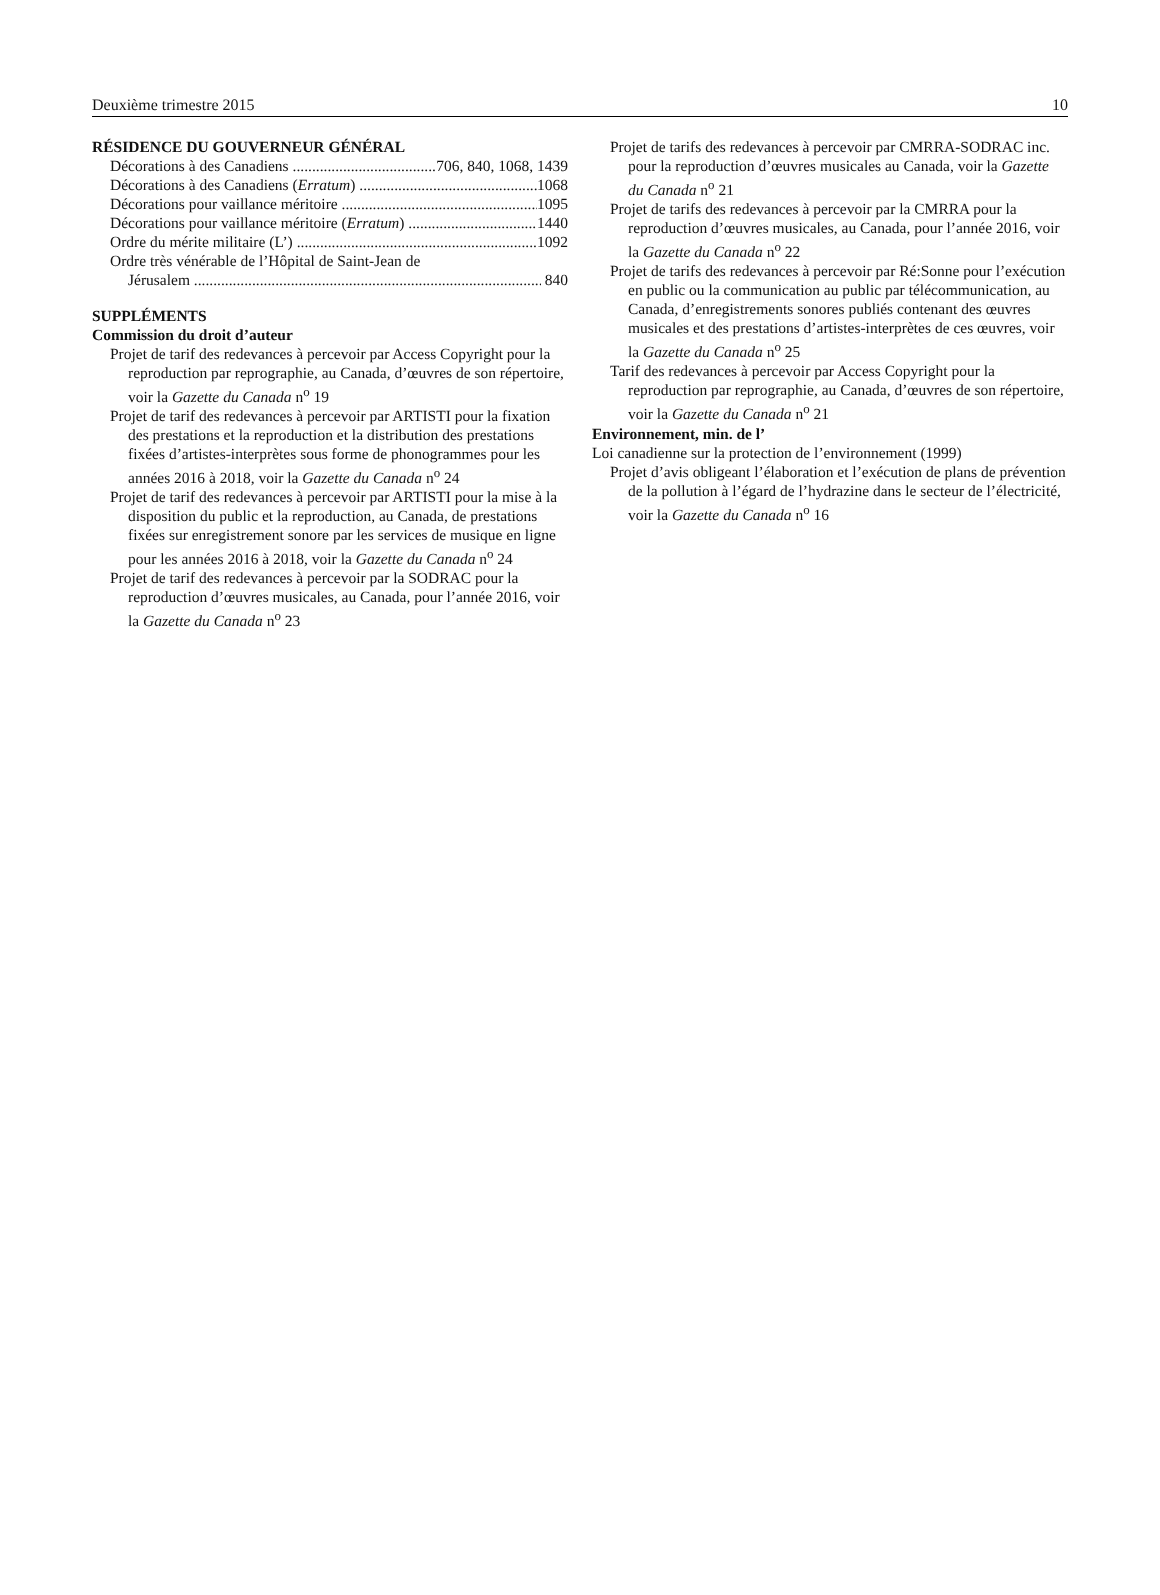Deuxième trimestre 2015 10
RÉSIDENCE DU GOUVERNEUR GÉNÉRAL
Décorations à des Canadiens 706, 840, 1068, 1439
Décorations à des Canadiens (Erratum) 1068
Décorations pour vaillance méritoire 1095
Décorations pour vaillance méritoire (Erratum) 1440
Ordre du mérite militaire (L’) 1092
Ordre très vénérable de l’Hôpital de Saint-Jean de
Jérusalem 840
SUPPLÉMENTS
Commission du droit d’auteur
Projet de tarif des redevances à percevoir par Access Copyright pour la reproduction par reprographie, au Canada, d’œuvres de son répertoire, voir la Gazette du Canada n<sup>o</sup> 19
Projet de tarif des redevances à percevoir par ARTISTI pour la fixation des prestations et la reproduction et la distribution des prestations fixées d’artistes-interprètes sous forme de phonogrammes pour les années 2016 à 2018, voir la Gazette du Canada n<sup>o</sup> 24
Projet de tarif des redevances à percevoir par ARTISTI pour la mise à la disposition du public et la reproduction, au Canada, de prestations fixées sur enregistrement sonore par les services de musique en ligne pour les années 2016 à 2018, voir la Gazette du Canada n<sup>o</sup> 24
Projet de tarif des redevances à percevoir par la SODRAC pour la reproduction d’œuvres musicales, au Canada, pour l’année 2016, voir la Gazette du Canada n<sup>o</sup> 23
Projet de tarifs des redevances à percevoir par CMRRA-SODRAC inc. pour la reproduction d’œuvres musicales au Canada, voir la Gazette du Canada n<sup>o</sup> 21
Projet de tarifs des redevances à percevoir par la CMRRA pour la reproduction d’œuvres musicales, au Canada, pour l’année 2016, voir la Gazette du Canada n<sup>o</sup> 22
Projet de tarifs des redevances à percevoir par Ré:Sonne pour l’exécution en public ou la communication au public par télécommunication, au Canada, d’enregistrements sonores publiés contenant des œuvres musicales et des prestations d’artistes-interprètes de ces œuvres, voir la Gazette du Canada n<sup>o</sup> 25
Tarif des redevances à percevoir par Access Copyright pour la reproduction par reprographie, au Canada, d’œuvres de son répertoire, voir la Gazette du Canada n<sup>o</sup> 21
Environnement, min. de l’
Loi canadienne sur la protection de l’environnement (1999)
Projet d’avis obligeant l’élaboration et l’exécution de plans de prévention de la pollution à l’égard de l’hydrazine dans le secteur de l’électricité, voir la Gazette du Canada n<sup>o</sup> 16